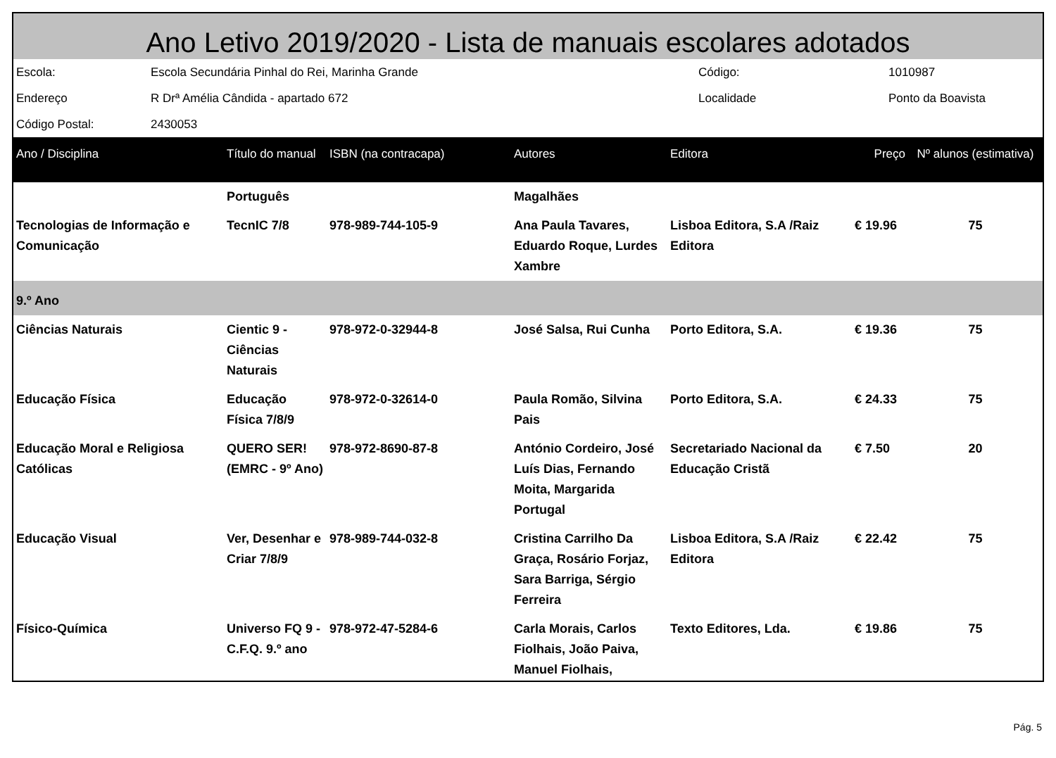Ano Letivo 2019/2020 - Lista de manuais escolares adotados
| Escola: | Escola Secundária Pinhal do Rei, Marinha Grande | Código: | 1010987 |
| Endereço | R Drª Amélia Cândida - apartado 672 | Localidade | Ponto da Boavista |
| Código Postal: | 2430053 | | |
| Ano / Disciplina | Título do manual | ISBN (na contracapa) | Autores | Editora | Preço | Nº alunos (estimativa) |
| --- | --- | --- | --- | --- | --- | --- |
| | Português | | Magalhães | | | |
| Tecnologias de Informação e Comunicação | TecnIC 7/8 | 978-989-744-105-9 | Ana Paula Tavares, Eduardo Roque, Lurdes Xambre | Lisboa Editora, S.A /Raiz Editora | € 19.96 | 75 |
| 9.º Ano | | | | | | |
| Ciências Naturais | Cientic 9 - Ciências Naturais | 978-972-0-32944-8 | José Salsa, Rui Cunha | Porto Editora, S.A. | € 19.36 | 75 |
| Educação Física | Educação Física 7/8/9 | 978-972-0-32614-0 | Paula Romão, Silvina Pais | Porto Editora, S.A. | € 24.33 | 75 |
| Educação Moral e Religiosa Católicas | QUERO SER! (EMRC - 9º Ano) | 978-972-8690-87-8 | António Cordeiro, José Luís Dias, Fernando Moita, Margarida Portugal | Secretariado Nacional da Educação Cristã | € 7.50 | 20 |
| Educação Visual | Ver, Desenhar e Criar 7/8/9 | 978-989-744-032-8 | Cristina Carrilho Da Graça, Rosário Forjaz, Sara Barriga, Sérgio Ferreira | Lisboa Editora, S.A /Raiz Editora | € 22.42 | 75 |
| Físico-Química | Universo FQ 9 - C.F.Q. 9.º ano | 978-972-47-5284-6 | Carla Morais, Carlos Fiolhais, João Paiva, Manuel Fiolhais, | Texto Editores, Lda. | € 19.86 | 75 |
Pág. 5